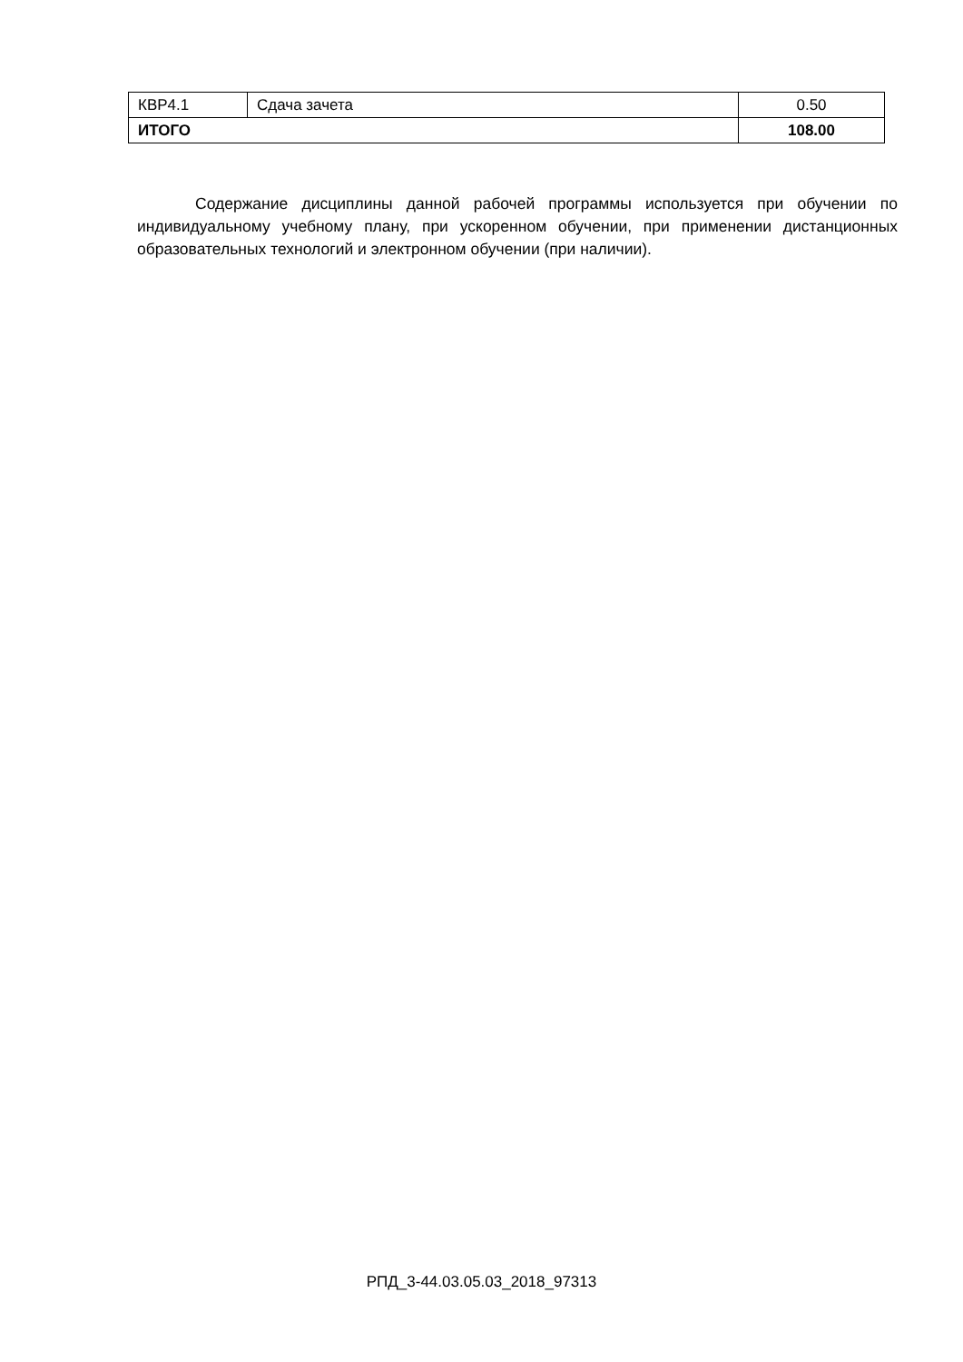| КВР4.1 | Сдача зачета | 0.50 |
| ИТОГО | | 108.00 |
Содержание дисциплины данной рабочей программы используется при обучении по индивидуальному учебному плану, при ускоренном обучении, при применении дистанционных образовательных технологий и электронном обучении (при наличии).
РПД_3-44.03.05.03_2018_97313